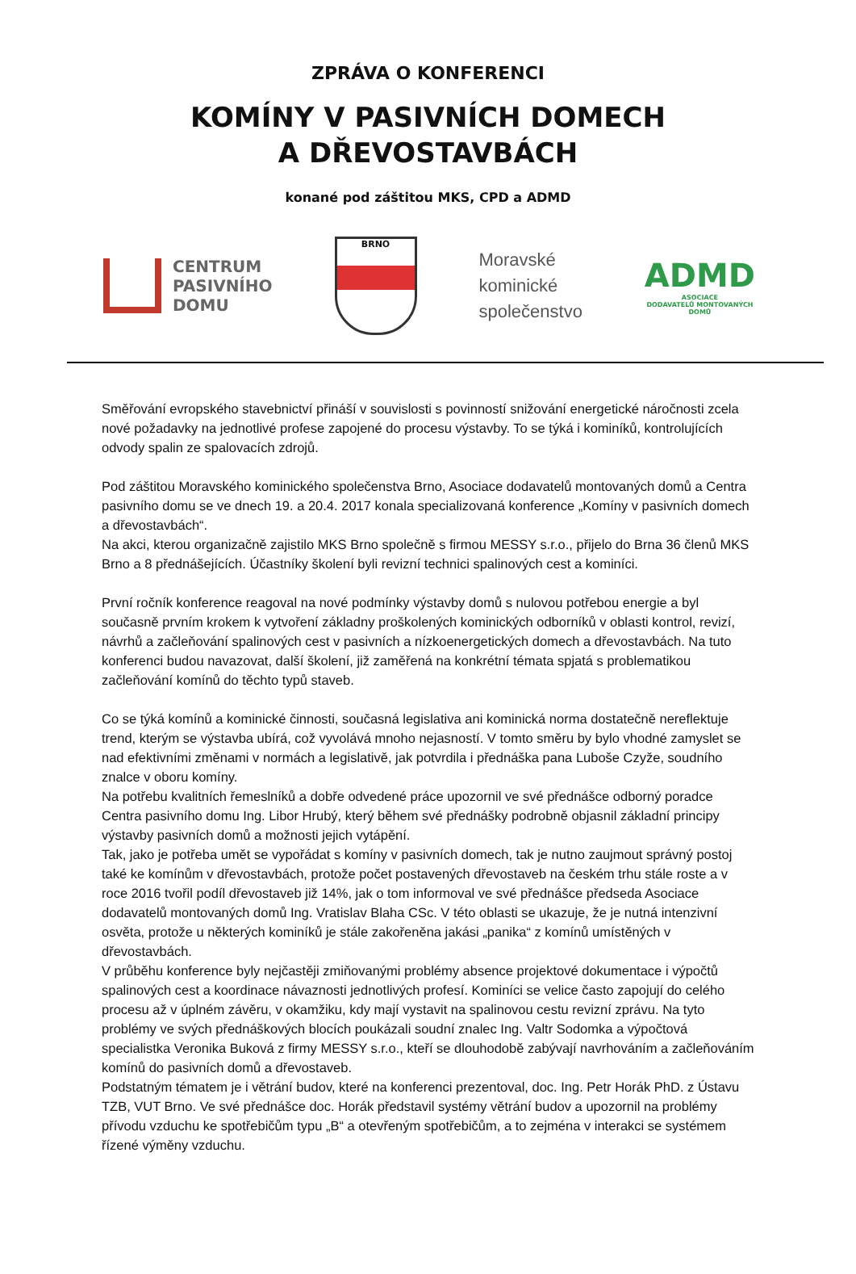ZPRÁVA O KONFERENCI
KOMÍNY V PASIVNÍCH DOMECH
A DŘEVOSTAVBÁCH
konané pod záštitou MKS, CPD a ADMD
CENTRUM
PASIVNÍHO
DOMU
BRNO
Moravské
kominické
společenstvo
ADMD
ASOCIACE
DODAVATELŮ MONTOVANÝCH
DOMŮ
Směřování evropského stavebnictví přináší v souvislosti s povinností snižování energetické náročnosti zcela nové požadavky na jednotlivé profese zapojené do procesu výstavby. To se týká i kominíků, kontrolujících odvody spalin ze spalovacích zdrojů.
Pod záštitou Moravského kominického společenstva Brno, Asociace dodavatelů montovaných domů a Centra pasivního domu se ve dnech 19. a 20.4. 2017 konala specializovaná konference „Komíny v pasivních domech a dřevostavbách“.
Na akci, kterou organizačně zajistilo MKS Brno společně s firmou MESSY s.r.o., přijelo do Brna 36 členů MKS Brno a 8 přednášejících. Účastníky školení byli revizní technici spalinových cest a kominíci.
První ročník konference reagoval na nové podmínky výstavby domů s nulovou potřebou energie a byl současně prvním krokem k vytvoření základny proškolených kominických odborníků v oblasti kontrol, revizí, návrhů a začleňování spalinových cest v pasivních a nízkoenergetických domech a dřevostavbách. Na tuto konferenci budou navazovat, další školení, již zaměřená na konkrétní témata spjatá s problematikou začleňování komínů do těchto typů staveb.
Co se týká komínů a kominické činnosti, současná legislativa ani kominická norma dostatečně nereflektuje trend, kterým se výstavba ubírá, což vyvolává mnoho nejasností. V tomto směru by bylo vhodné zamyslet se nad efektivními změnami v normách a legislativě, jak potvrdila i přednáška pana Luboše Czyže, soudního znalce v oboru komíny.
Na potřebu kvalitních řemeslníků a dobře odvedené práce upozornil ve své přednášce odborný poradce Centra pasivního domu Ing. Libor Hrubý, který během své přednášky podrobně objasnil základní principy výstavby pasivních domů a možnosti jejich vytápění.
Tak, jako je potřeba umět se vypořádat s komíny v pasivních domech, tak je nutno zaujmout správný postoj také ke komínům v dřevostavbách, protože počet postavených dřevostaveb na českém trhu stále roste a v roce 2016 tvořil podíl dřevostaveb již 14%, jak o tom informoval ve své přednášce předseda Asociace dodavatelů montovaných domů Ing. Vratislav Blaha CSc. V této oblasti se ukazuje, že je nutná intenzivní osvěta, protože u některých kominíků je stále zakořeněna jakási „panika“ z komínů umístěných v dřevostavbách.
V průběhu konference byly nejčastěji zmiňovanými problémy absence projektové dokumentace i výpočtů spalinových cest a koordinace návaznosti jednotlivých profesí. Kominíci se velice často zapojují do celého procesu až v úplném závěru, v okamžiku, kdy mají vystavit na spalinovou cestu revizní zprávu. Na tyto problémy ve svých přednáškových blocích poukázali soudní znalec Ing. Valtr Sodomka a výpočtová specialistka Veronika Buková z firmy MESSY s.r.o., kteří se dlouhodobě zabývají navrhováním a začleňováním komínů do pasivních domů a dřevostaveb.
Podstatným tématem je i větrání budov, které na konferenci prezentoval, doc. Ing. Petr Horák PhD. z Ústavu TZB, VUT Brno. Ve své přednášce doc. Horák představil systémy větrání budov a upozornil na problémy přívodu vzduchu ke spotřebičům typu „B“ a otevřeným spotřebičům, a to zejména v interakci se systémem řízené výměny vzduchu.